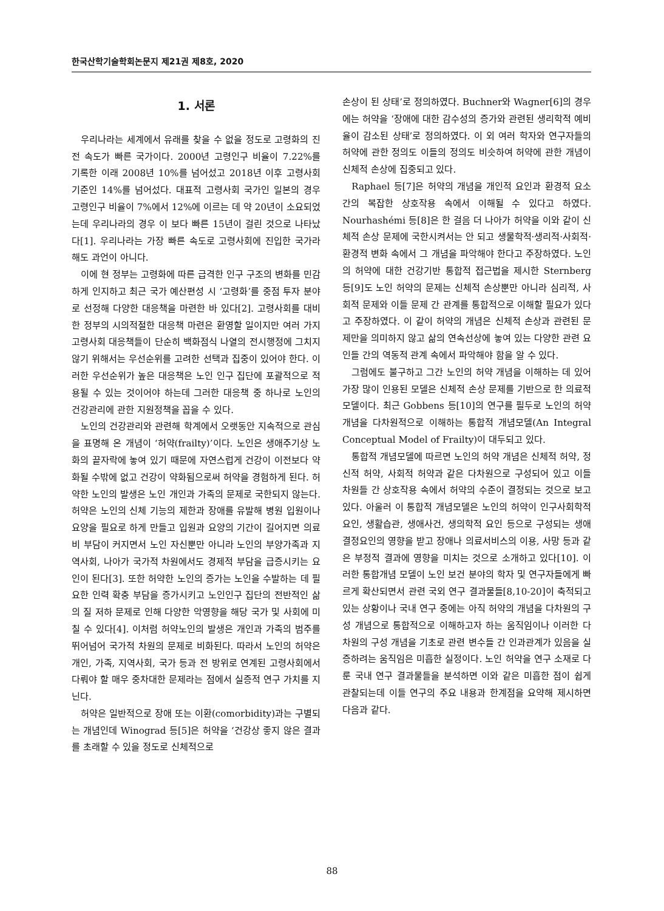한국산학기술학회논문지 제21권 제8호, 2020
1. 서론
우리나라는 세계에서 유래를 찾을 수 없을 정도로 고령화의 진전 속도가 빠른 국가이다. 2000년 고령인구 비율이 7.22%를 기록한 이래 2008년 10%를 넘어섰고 2018년 이후 고령사회 기준인 14%를 넘어섰다. 대표적 고령사회 국가인 일본의 경우 고령인구 비율이 7%에서 12%에 이르는 데 약 20년이 소요되었는데 우리나라의 경우 이 보다 빠른 15년이 걸린 것으로 나타났다[1]. 우리나라는 가장 빠른 속도로 고령사회에 진입한 국가라 해도 과언이 아니다.
이에 현 정부는 고령화에 따른 급격한 인구 구조의 변화를 민감하게 인지하고 최근 국가 예산편성 시 ‘고령화’를 중점 투자 분야로 선정해 다양한 대응책을 마련한 바 있다[2]. 고령사회를 대비한 정부의 시의적절한 대응책 마련은 환영할 일이지만 여러 가지 고령사회 대응책들이 단순히 백화점식 나열의 전시행정에 그치지 않기 위해서는 우선순위를 고려한 선택과 집중이 있어야 한다. 이러한 우선순위가 높은 대응책은 노인 인구 집단에 포괄적으로 적용될 수 있는 것이어야 하는데 그러한 대응책 중 하나로 노인의 건강관리에 관한 지원정책을 꼽을 수 있다.
노인의 건강관리와 관련해 학계에서 오랫동안 지속적으로 관심을 표명해 온 개념이 ‘허약(frailty)’이다. 노인은 생애주기상 노화의 끝자락에 놓여 있기 때문에 자연스럽게 건강이 이전보다 약화될 수밖에 없고 건강이 약화됨으로써 허약을 경험하게 된다. 허약한 노인의 발생은 노인 개인과 가족의 문제로 국한되지 않는다. 허약은 노인의 신체 기능의 제한과 장애를 유발해 병원 입원이나 요양을 필요로 하게 만들고 입원과 요양의 기간이 길어지면 의료비 부담이 커지면서 노인 자신뿐만 아니라 노인의 부양가족과 지역사회, 나아가 국가적 차원에서도 경제적 부담을 급증시키는 요인이 된다[3]. 또한 허약한 노인의 증가는 노인을 수발하는 데 필요한 인력 확충 부담을 증가시키고 노인인구 집단의 전반적인 삶의 질 저하 문제로 인해 다양한 악영향을 해당 국가 및 사회에 미칠 수 있다[4]. 이처럼 허약노인의 발생은 개인과 가족의 범주를 뛰어넘어 국가적 차원의 문제로 비화된다. 따라서 노인의 허약은 개인, 가족, 지역사회, 국가 등과 전 방위로 연계된 고령사회에서 다뤄야 할 매우 중차대한 문제라는 점에서 실증적 연구 가치를 지닌다.
허약은 일반적으로 장애 또는 이환(comorbidity)과는 구별되는 개념인데 Winograd 등[5]은 허약을 ‘건강상 좋지 않은 결과를 초래할 수 있을 정도로 신체적으로
손상이 된 상태’로 정의하였다. Buchner와 Wagner[6]의 경우에는 허약을 ‘장애에 대한 감수성의 증가와 관련된 생리학적 예비율이 감소된 상태’로 정의하였다. 이 외 여러 학자와 연구자들의 허약에 관한 정의도 이들의 정의도 비슷하여 허약에 관한 개념이 신체적 손상에 집중되고 있다.
Raphael 등[7]은 허약의 개념을 개인적 요인과 환경적 요소 간의 복잡한 상호작용 속에서 이해될 수 있다고 하였다. Nourhashémi 등[8]은 한 걸음 더 나아가 허약을 이와 같이 신체적 손상 문제에 국한시켜서는 안 되고 생물학적·생리적·사회적·환경적 변화 속에서 그 개념을 파악해야 한다고 주장하였다. 노인의 허약에 대한 건강기반 통합적 접근법을 제시한 Sternberg 등[9]도 노인 허약의 문제는 신체적 손상뿐만 아니라 심리적, 사회적 문제와 이들 문제 간 관계를 통합적으로 이해할 필요가 있다고 주장하였다. 이 같이 허약의 개념은 신체적 손상과 관련된 문제만을 의미하지 않고 삶의 연속선상에 놓여 있는 다양한 관련 요인들 간의 역동적 관계 속에서 파악해야 함을 알 수 있다.
그럼에도 불구하고 그간 노인의 허약 개념을 이해하는 데 있어 가장 많이 인용된 모델은 신체적 손상 문제를 기반으로 한 의료적 모델이다. 최근 Gobbens 등[10]의 연구를 필두로 노인의 허약 개념을 다차원적으로 이해하는 통합적 개념모델(An Integral Conceptual Model of Frailty)이 대두되고 있다.
통합적 개념모델에 따르면 노인의 허약 개념은 신체적 허약, 정신적 허약, 사회적 허약과 같은 다차원으로 구성되어 있고 이들 차원들 간 상호작용 속에서 허약의 수준이 결정되는 것으로 보고 있다. 아울러 이 통합적 개념모델은 노인의 허약이 인구사회학적 요인, 생활습관, 생애사건, 생의학적 요인 등으로 구성되는 생애 결정요인의 영향을 받고 장애나 의료서비스의 이용, 사망 등과 같은 부정적 결과에 영향을 미치는 것으로 소개하고 있다[10]. 이러한 통합개념 모델이 노인 보건 분야의 학자 및 연구자들에게 빠르게 확산되면서 관련 국외 연구 결과물들[8,10-20]이 축적되고 있는 상황이나 국내 연구 중에는 아직 허약의 개념을 다차원의 구성 개념으로 통합적으로 이해하고자 하는 움직임이나 이러한 다차원의 구성 개념을 기초로 관련 변수들 간 인과관계가 있음을 실증하려는 움직임은 미흡한 실정이다. 노인 허약을 연구 소재로 다룬 국내 연구 결과물들을 분석하면 이와 같은 미흡한 점이 쉽게 관찰되는데 이들 연구의 주요 내용과 한계점을 요약해 제시하면 다음과 같다.
88